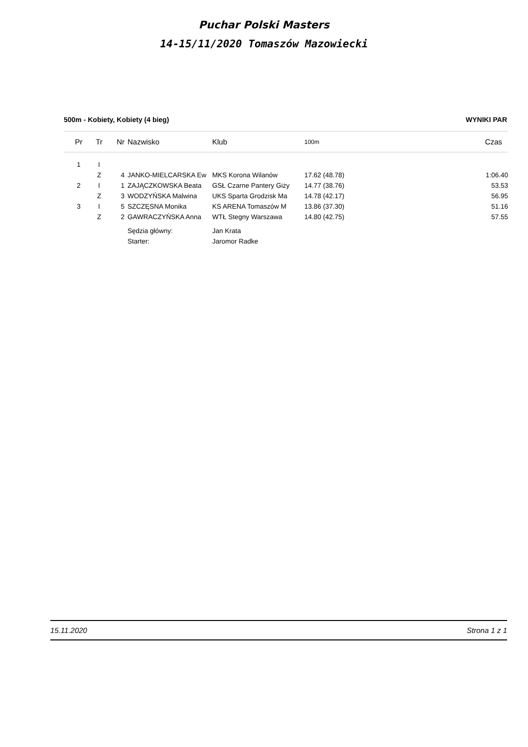Puchar Polski Masters
14-15/11/2020 Tomaszów Mazowiecki
500m - Kobiety, Kobiety (4 bieg) WYNIKI PAR
| Pr | Tr | Nr | Nazwisko | Klub | 100m | Czas |
| --- | --- | --- | --- | --- | --- | --- |
| 1 | I | | | | | |
| | Z | 4 | JANKO-MIELCARSKA Ew | MKS Korona Wilanów | 17.62 (48.78) | 1:06.40 |
| 2 | I | 1 | ZAJĄCZKOWSKA Beata | GSŁ Czarne Pantery Giży | 14.77 (38.76) | 53.53 |
| | Z | 3 | WODZYŃSKA Malwina | UKS Sparta Grodzisk Ma | 14.78 (42.17) | 56.95 |
| 3 | I | 5 | SZCZĘSNA Monika | KS ARENA Tomaszów M | 13.86 (37.30) | 51.16 |
| | Z | 2 | GAWRACZYŃSKA Anna | WTŁ Stegny Warszawa | 14.80 (42.75) | 57.55 |
| | | | Sędzia główny: | Jan Krata | | |
| | | | Starter: | Jaromor Radke | | |
15.11.2020 Strona 1 z 1